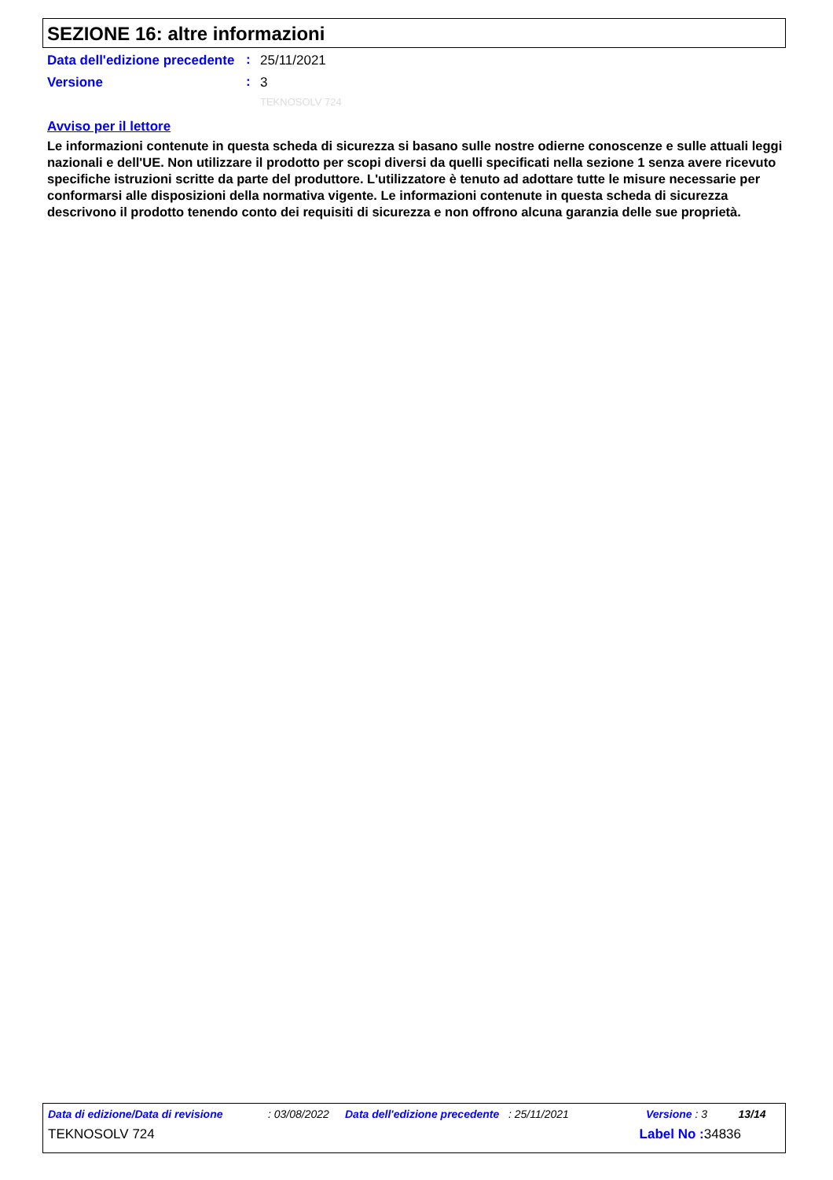SEZIONE 16: altre informazioni
Data dell'edizione precedente
:
25/11/2021
Versione
:
3
TEKNOSOLV 724
Avviso per il lettore
Le informazioni contenute in questa scheda di sicurezza si basano sulle nostre odierne conoscenze e sulle attuali leggi nazionali e dell'UE. Non utilizzare il prodotto per scopi diversi da quelli specificati nella sezione 1 senza avere ricevuto specifiche istruzioni scritte da parte del produttore. L'utilizzatore è tenuto ad adottare tutte le misure necessarie per conformarsi alle disposizioni della normativa vigente. Le informazioni contenute in questa scheda di sicurezza descrivono il prodotto tenendo conto dei requisiti di sicurezza e non offrono alcuna garanzia delle sue proprietà.
Data di edizione/Data di revisione: 03/08/2022 Data dell'edizione precedente: 25/11/2021 Versione : 3 13/14
TEKNOSOLV 724 Label No : 34836